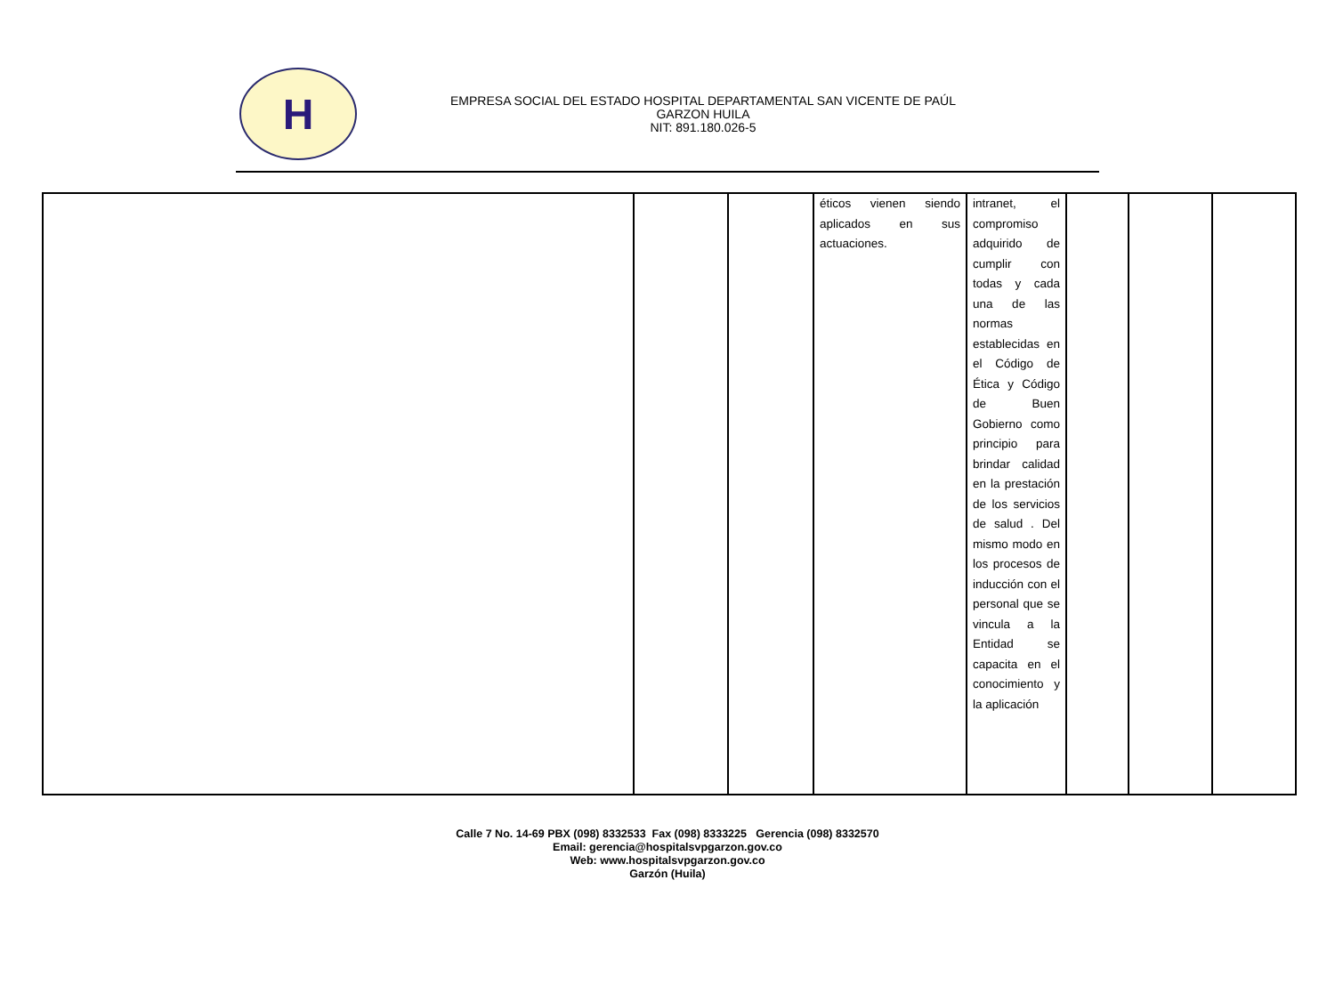H
EMPRESA SOCIAL DEL ESTADO HOSPITAL DEPARTAMENTAL SAN VICENTE DE PAÚL
GARZON HUILA
NIT: 891.180.026-5
| | | | éticos vienen siendo aplicados en sus actuaciones. | intranet, el compromiso adquirido de cumplir con todas y cada una de las normas establecidas en el Código de Ética y Código de Buen Gobierno como principio para brindar calidad en la prestación de los servicios de salud . Del mismo modo en los procesos de inducción con el personal que se vincula a la Entidad se capacita en el conocimiento y la aplicación | | | |
Calle 7 No. 14-69 PBX (098) 8332533 Fax (098) 8333225 Gerencia (098) 8332570
Email: gerencia@hospitalsvpgarzon.gov.co
Web: www.hospitalsvpgarzon.gov.co
Garzón (Huila)